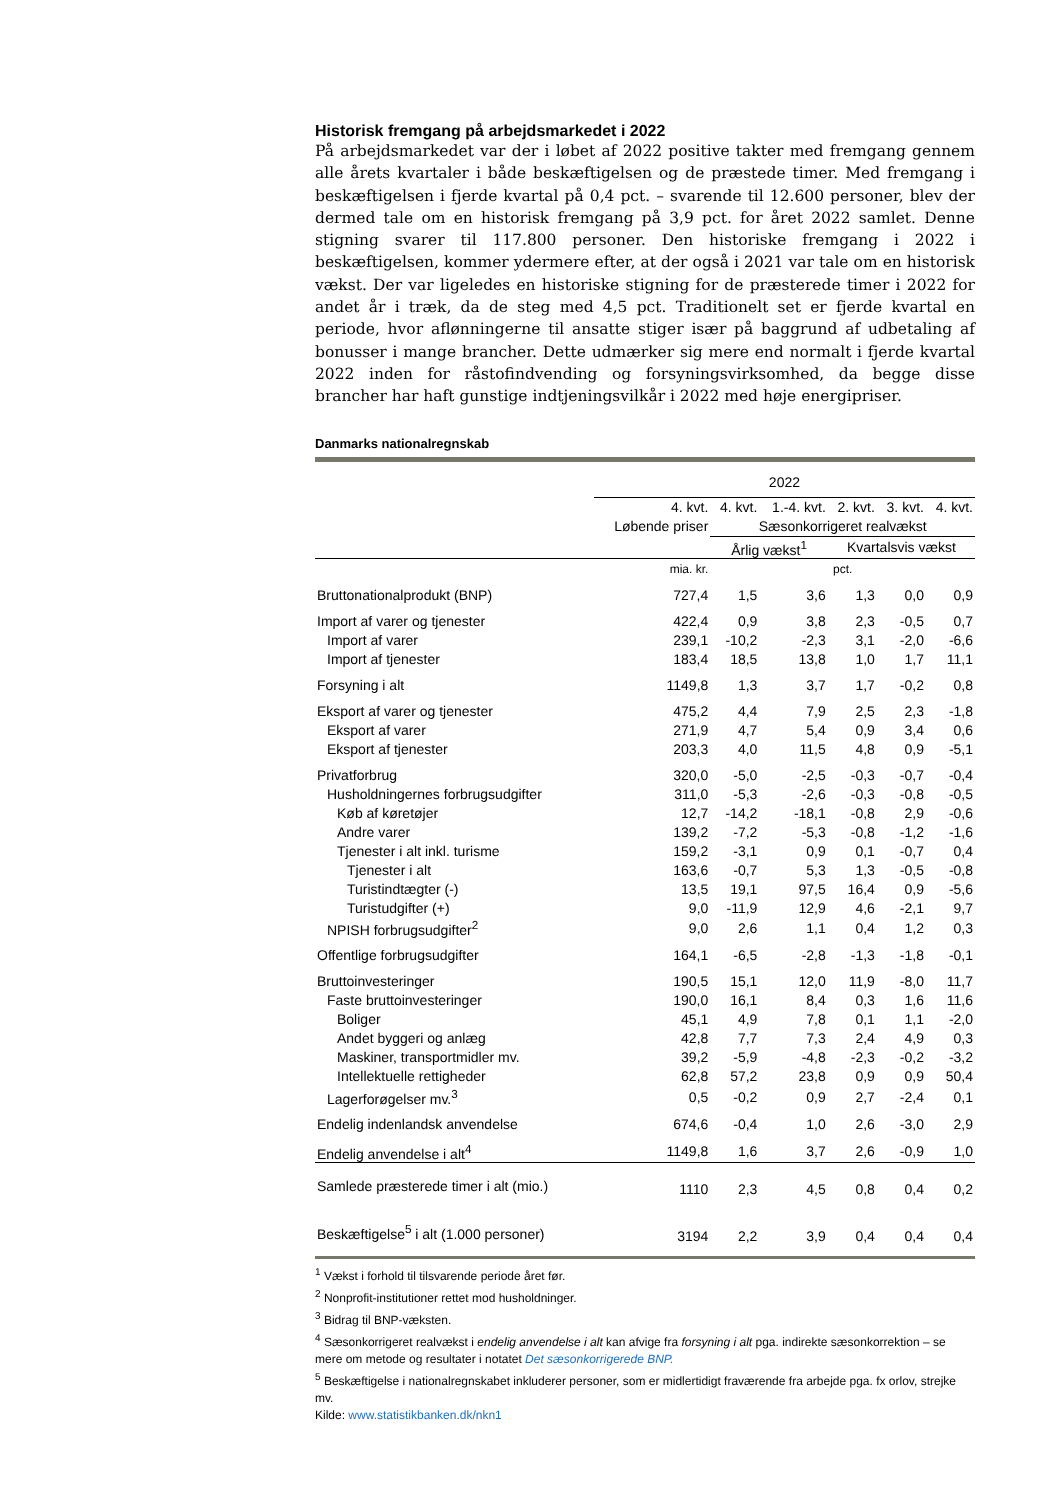Historisk fremgang på arbejdsmarkedet i 2022
På arbejdsmarkedet var der i løbet af 2022 positive takter med fremgang gennem alle årets kvartaler i både beskæftigelsen og de præstede timer. Med fremgang i beskæftigelsen i fjerde kvartal på 0,4 pct. – svarende til 12.600 personer, blev der dermed tale om en historisk fremgang på 3,9 pct. for året 2022 samlet. Denne stigning svarer til 117.800 personer. Den historiske fremgang i 2022 i beskæftigelsen, kommer ydermere efter, at der også i 2021 var tale om en historisk vækst. Der var ligeledes en historiske stigning for de præsterede timer i 2022 for andet år i træk, da de steg med 4,5 pct. Traditionelt set er fjerde kvartal en periode, hvor aflønningerne til ansatte stiger især på baggrund af udbetaling af bonusser i mange brancher. Dette udmærker sig mere end normalt i fjerde kvartal 2022 inden for råstofindvending og forsyningsvirksomhed, da begge disse brancher har haft gunstige indtjeningsvilkår i 2022 med høje energipriser.
Danmarks nationalregnskab
| | 2022 | | | | | |
| --- | --- | --- | --- | --- | --- | --- |
| | 4. kvt. | 4. kvt. | 1.-4. kvt. | 2. kvt. | 3. kvt. | 4. kvt. |
| | Løbende priser | Sæsonkorrigeret realvækst | | | | |
| | | Årlig vækst<sup>1</sup> | | Kvartalsvis vækst | | |
| | mia. kr. | pct. | | | | |
| Bruttonationalprodukt (BNP) | 727,4 | 1,5 | 3,6 | 1,3 | 0,0 | 0,9 |
| Import af varer og tjenester | 422,4 | 0,9 | 3,8 | 2,3 | -0,5 | 0,7 |
| Import af varer | 239,1 | -10,2 | -2,3 | 3,1 | -2,0 | -6,6 |
| Import af tjenester | 183,4 | 18,5 | 13,8 | 1,0 | 1,7 | 11,1 |
| Forsyning i alt | 1149,8 | 1,3 | 3,7 | 1,7 | -0,2 | 0,8 |
| Eksport af varer og tjenester | 475,2 | 4,4 | 7,9 | 2,5 | 2,3 | -1,8 |
| Eksport af varer | 271,9 | 4,7 | 5,4 | 0,9 | 3,4 | 0,6 |
| Eksport af tjenester | 203,3 | 4,0 | 11,5 | 4,8 | 0,9 | -5,1 |
| Privatforbrug | 320,0 | -5,0 | -2,5 | -0,3 | -0,7 | -0,4 |
| Husholdningernes forbrugsudgifter | 311,0 | -5,3 | -2,6 | -0,3 | -0,8 | -0,5 |
| Køb af køretøjer | 12,7 | -14,2 | -18,1 | -0,8 | 2,9 | -0,6 |
| Andre varer | 139,2 | -7,2 | -5,3 | -0,8 | -1,2 | -1,6 |
| Tjenester i alt inkl. turisme | 159,2 | -3,1 | 0,9 | 0,1 | -0,7 | 0,4 |
| Tjenester i alt | 163,6 | -0,7 | 5,3 | 1,3 | -0,5 | -0,8 |
| Turistindtægter (-) | 13,5 | 19,1 | 97,5 | 16,4 | 0,9 | -5,6 |
| Turistudgifter (+) | 9,0 | -11,9 | 12,9 | 4,6 | -2,1 | 9,7 |
| NPISH forbrugsudgifter<sup>2</sup> | 9,0 | 2,6 | 1,1 | 0,4 | 1,2 | 0,3 |
| Offentlige forbrugsudgifter | 164,1 | -6,5 | -2,8 | -1,3 | -1,8 | -0,1 |
| Bruttoinvesteringer | 190,5 | 15,1 | 12,0 | 11,9 | -8,0 | 11,7 |
| Faste bruttoinvesteringer | 190,0 | 16,1 | 8,4 | 0,3 | 1,6 | 11,6 |
| Boliger | 45,1 | 4,9 | 7,8 | 0,1 | 1,1 | -2,0 |
| Andet byggeri og anlæg | 42,8 | 7,7 | 7,3 | 2,4 | 4,9 | 0,3 |
| Maskiner, transportmidler mv. | 39,2 | -5,9 | -4,8 | -2,3 | -0,2 | -3,2 |
| Intellektuelle rettigheder | 62,8 | 57,2 | 23,8 | 0,9 | 0,9 | 50,4 |
| Lagerforøgelser mv.<sup>3</sup> | 0,5 | -0,2 | 0,9 | 2,7 | -2,4 | 0,1 |
| Endelig indenlandsk anvendelse | 674,6 | -0,4 | 1,0 | 2,6 | -3,0 | 2,9 |
| Endelig anvendelse i alt<sup>4</sup> | 1149,8 | 1,6 | 3,7 | 2,6 | -0,9 | 1,0 |
| Samlede præsterede timer i alt (mio.) | 1110 | 2,3 | 4,5 | 0,8 | 0,4 | 0,2 |
| Beskæftigelse<sup>5</sup> i alt (1.000 personer) | 3194 | 2,2 | 3,9 | 0,4 | 0,4 | 0,4 |
<sup>1</sup> Vækst i forhold til tilsvarende periode året før.
<sup>2</sup> Nonprofit-institutioner rettet mod husholdninger.
<sup>3</sup> Bidrag til BNP-væksten.
<sup>4</sup> Sæsonkorrigeret realvækst i endelig anvendelse i alt kan afvige fra forsyning i alt pga. indirekte sæsonkorrektion – se mere om metode og resultater i notatet Det sæsonkorrigerede BNP.
<sup>5</sup> Beskæftigelse i nationalregnskabet inkluderer personer, som er midlertidigt fraværende fra arbejde pga. fx orlov, strejke mv.
Kilde: www.statistikbanken.dk/nkn1